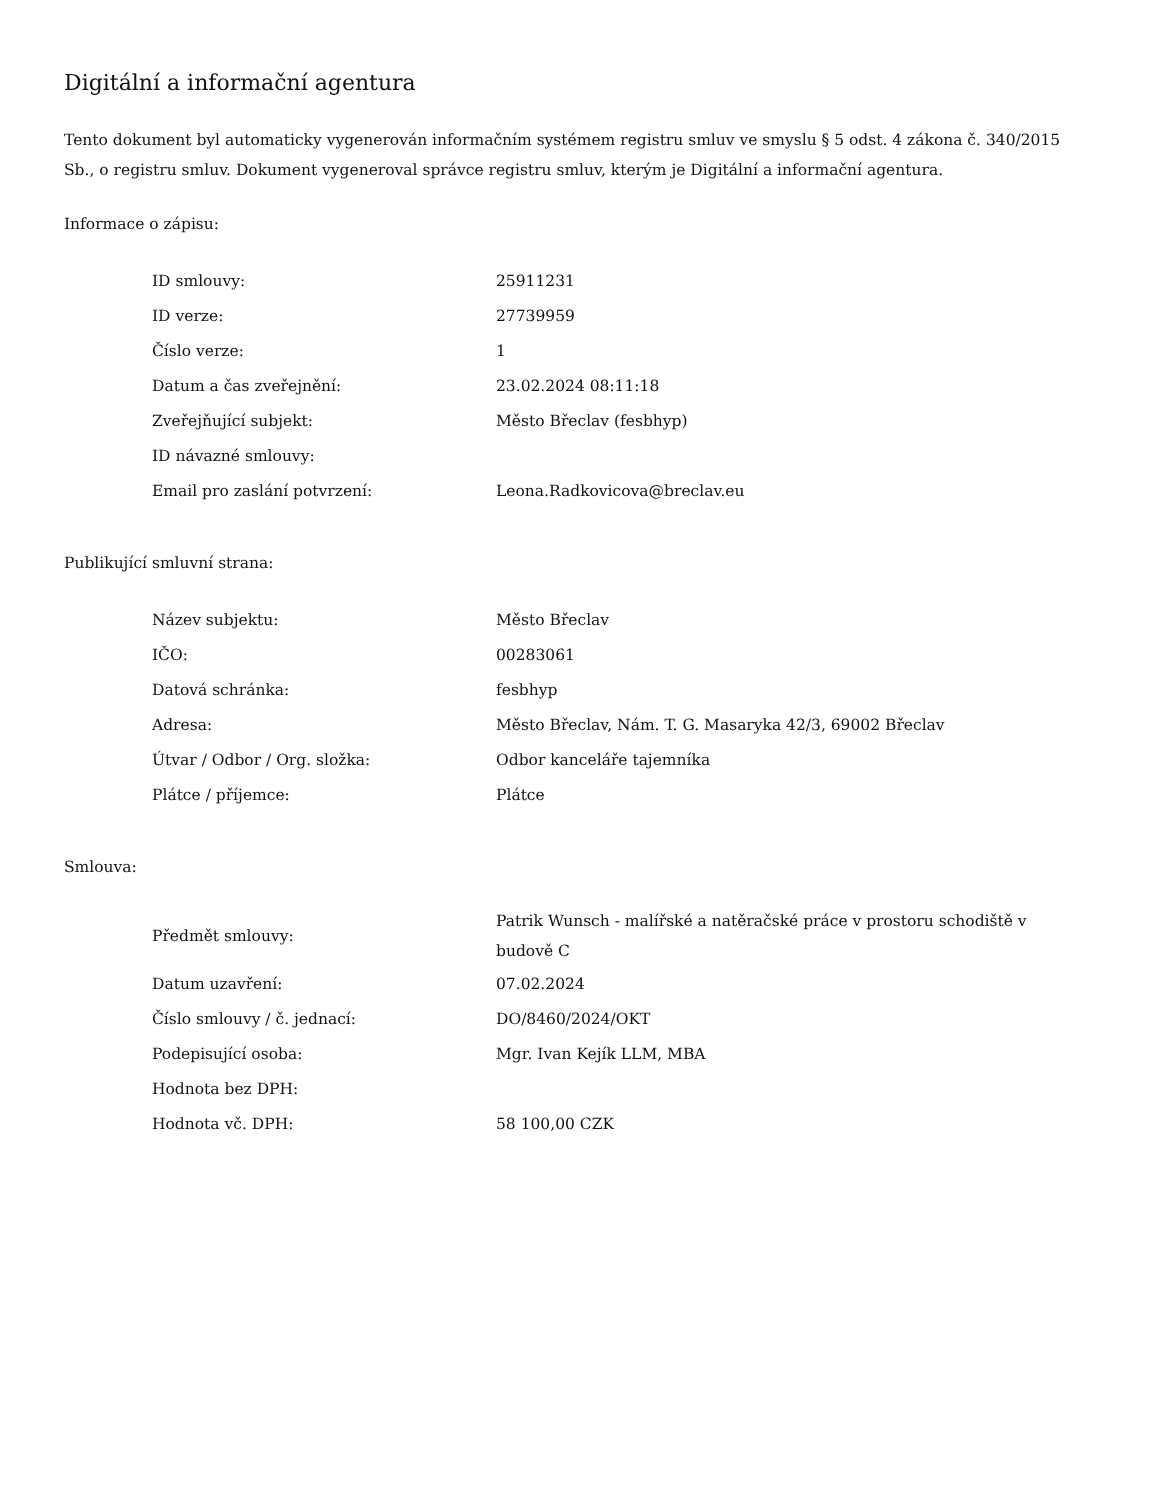Digitální a informační agentura
Tento dokument byl automaticky vygenerován informačním systémem registru smluv ve smyslu § 5 odst. 4 zákona č. 340/2015 Sb., o registru smluv. Dokument vygeneroval správce registru smluv, kterým je Digitální a informační agentura.
Informace o zápisu:
| ID smlouvy: | 25911231 |
| ID verze: | 27739959 |
| Číslo verze: | 1 |
| Datum a čas zveřejnění: | 23.02.2024 08:11:18 |
| Zveřejňující subjekt: | Město Břeclav (fesbhyp) |
| ID návazné smlouvy: | |
| Email pro zaslání potvrzení: | Leona.Radkovicova@breclav.eu |
Publikující smluvní strana:
| Název subjektu: | Město Břeclav |
| IČO: | 00283061 |
| Datová schránka: | fesbhyp |
| Adresa: | Město Břeclav, Nám. T. G. Masaryka 42/3, 69002 Břeclav |
| Útvar / Odbor / Org. složka: | Odbor kanceláře tajemníka |
| Plátce / příjemce: | Plátce |
Smlouva:
| Předmět smlouvy: | Patrik Wunsch - malířské a natěračské práce v prostoru schodiště v budově C |
| Datum uzavření: | 07.02.2024 |
| Číslo smlouvy / č. jednací: | DO/8460/2024/OKT |
| Podepisující osoba: | Mgr. Ivan Kejík LLM, MBA |
| Hodnota bez DPH: | |
| Hodnota vč. DPH: | 58 100,00 CZK |